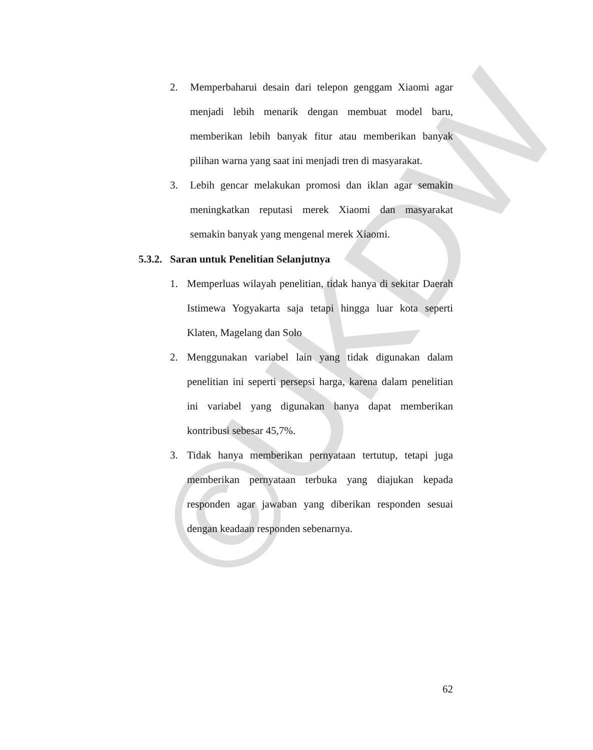©UKDW
2. Memperbaharui desain dari telepon genggam Xiaomi agar menjadi lebih menarik dengan membuat model baru, memberikan lebih banyak fitur atau memberikan banyak pilihan warna yang saat ini menjadi tren di masyarakat.
3. Lebih gencar melakukan promosi dan iklan agar semakin meningkatkan reputasi merek Xiaomi dan masyarakat semakin banyak yang mengenal merek Xiaomi.
5.3.2. Saran untuk Penelitian Selanjutnya
1. Memperluas wilayah penelitian, tidak hanya di sekitar Daerah Istimewa Yogyakarta saja tetapi hingga luar kota seperti Klaten, Magelang dan Solo
2. Menggunakan variabel lain yang tidak digunakan dalam penelitian ini seperti persepsi harga, karena dalam penelitian ini variabel yang digunakan hanya dapat memberikan kontribusi sebesar 45,7%.
3. Tidak hanya memberikan pernyataan tertutup, tetapi juga memberikan pernyataan terbuka yang diajukan kepada responden agar jawaban yang diberikan responden sesuai dengan keadaan responden sebenarnya.
62